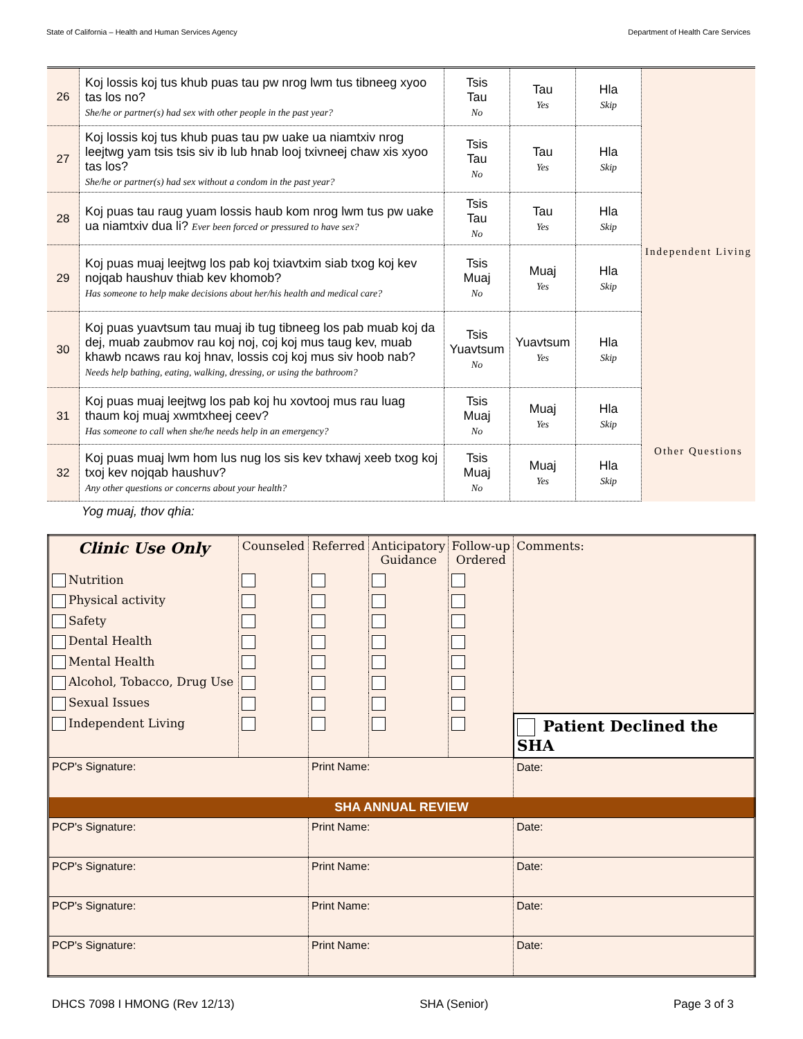State of California – Health and Human Services Agency Department of Health Care Services
| 26 | Koj lossis koj tus khub puas tau pw nrog lwm tus tibneeg xyoo tas los no? She/he or partner(s) had sex with other people in the past year? | Tsis Tau No | Tau Yes | Hla Skip | |
| 27 | Koj lossis koj tus khub puas tau pw uake ua niamtxiv nrog leejtwg yam tsis tsis siv ib lub hnab looj txivneej chaw xis xyoo tas los? She/he or partner(s) had sex without a condom in the past year? | Tsis Tau No | Tau Yes | Hla Skip | |
| 28 | Koj puas tau raug yuam lossis haub kom nrog lwm tus pw uake ua niamtxiv dua li? Ever been forced or pressured to have sex? | Tsis Tau No | Tau Yes | Hla Skip | |
| 29 | Koj puas muaj leejtwg los pab koj txiavtxim siab txog koj kev nojqab haushuv thiab kev khomob? Has someone to help make decisions about her/his health and medical care? | Tsis Muaj No | Muaj Yes | Hla Skip | Independent Living |
| 30 | Koj puas yuavtsum tau muaj ib tug tibneeg los pab muab koj da dej, muab zaubmov rau koj noj, coj koj mus taug kev, muab khawb ncaws rau koj hnav, lossis coj koj mus siv hoob nab? Needs help bathing, eating, walking, dressing, or using the bathroom? | Tsis Yuavtsum No | Yuavtsum Yes | Hla Skip | |
| 31 | Koj puas muaj leejtwg los pab koj hu xovtooj mus rau luag thaum koj muaj xwmtxheej ceev? Has someone to call when she/he needs help in an emergency? | Tsis Muaj No | Muaj Yes | Hla Skip | |
| 32 | Koj puas muaj lwm hom lus nug los sis kev txhawj xeeb txog koj txoj kev nojqab haushuv? Any other questions or concerns about your health? | Tsis Muaj No | Muaj Yes | Hla Skip | Other Questions |
Yog muaj, thov qhia:
| Clinic Use Only | Counseled | Referred | Anticipatory Guidance | Follow-up Ordered | Comments: |
| Nutrition | | | | | |
| Physical activity | | | | | |
| Safety | | | | | |
| Dental Health | | | | | |
| Mental Health | | | | | |
| Alcohol, Tobacco, Drug Use | | | | | |
| Sexual Issues | | | | | |
| Independent Living | | | | | Patient Declined the SHA |
| PCP's Signature: | | Print Name: | | | Date: |
| SHA ANNUAL REVIEW | | | | | |
| PCP's Signature: | | Print Name: | | | Date: |
| PCP's Signature: | | Print Name: | | | Date: |
| PCP's Signature: | | Print Name: | | | Date: |
| PCP's Signature: | | Print Name: | | | Date: |
DHCS 7098 I HMONG (Rev 12/13) SHA (Senior) Page 3 of 3